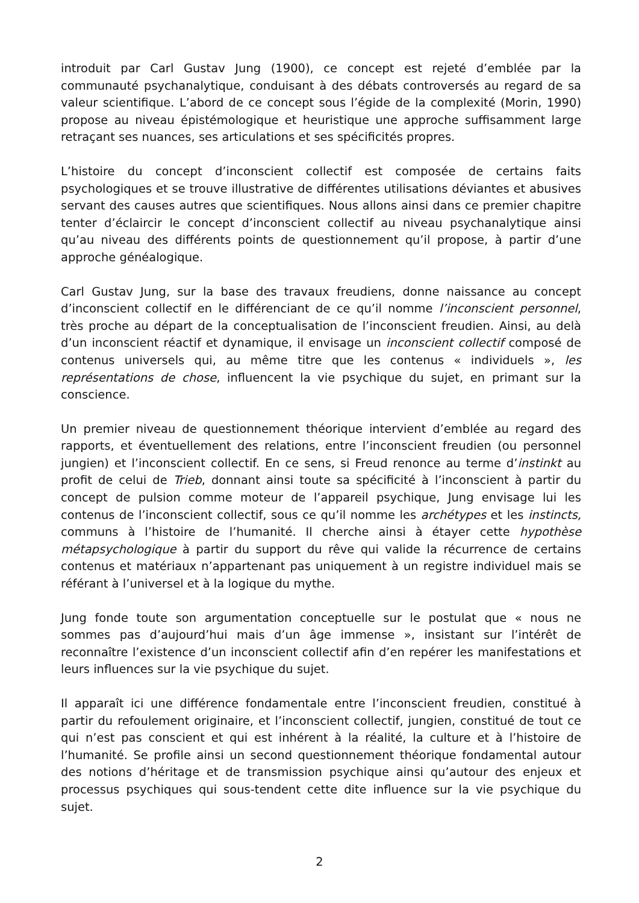introduit par Carl Gustav Jung (1900), ce concept est rejeté d’emblée par la communauté psychanalytique, conduisant à des débats controversés au regard de sa valeur scientifique. L’abord de ce concept sous l’égide de la complexité (Morin, 1990) propose au niveau épistémologique et heuristique une approche suffisamment large retraçant ses nuances, ses articulations et ses spécificités propres.
L’histoire du concept d’inconscient collectif est composée de certains faits psychologiques et se trouve illustrative de différentes utilisations déviantes et abusives servant des causes autres que scientifiques. Nous allons ainsi dans ce premier chapitre tenter d’éclaircir le concept d’inconscient collectif au niveau psychanalytique ainsi qu’au niveau des différents points de questionnement qu’il propose, à partir d’une approche généalogique.
Carl Gustav Jung, sur la base des travaux freudiens, donne naissance au concept d’inconscient collectif en le différenciant de ce qu’il nomme l’inconscient personnel, très proche au départ de la conceptualisation de l’inconscient freudien. Ainsi, au delà d’un inconscient réactif et dynamique, il envisage un inconscient collectif composé de contenus universels qui, au même titre que les contenus « individuels », les représentations de chose, influencent la vie psychique du sujet, en primant sur la conscience.
Un premier niveau de questionnement théorique intervient d’emblée au regard des rapports, et éventuellement des relations, entre l’inconscient freudien (ou personnel jungien) et l’inconscient collectif. En ce sens, si Freud renonce au terme d’instinkt au profit de celui de Trieb, donnant ainsi toute sa spécificité à l’inconscient à partir du concept de pulsion comme moteur de l’appareil psychique, Jung envisage lui les contenus de l’inconscient collectif, sous ce qu’il nomme les archétypes et les instincts, communs à l’histoire de l’humanité. Il cherche ainsi à étayer cette hypothèse métapsychologique à partir du support du rêve qui valide la récurrence de certains contenus et matériaux n’appartenant pas uniquement à un registre individuel mais se référant à l’universel et à la logique du mythe.
Jung fonde toute son argumentation conceptuelle sur le postulat que « nous ne sommes pas d’aujourd’hui mais d’un âge immense », insistant sur l’intérêt de reconnaître l’existence d’un inconscient collectif afin d’en repérer les manifestations et leurs influences sur la vie psychique du sujet.
Il apparaît ici une différence fondamentale entre l’inconscient freudien, constitué à partir du refoulement originaire, et l’inconscient collectif, jungien, constitué de tout ce qui n’est pas conscient et qui est inhérent à la réalité, la culture et à l’histoire de l’humanité. Se profile ainsi un second questionnement théorique fondamental autour des notions d’héritage et de transmission psychique ainsi qu’autour des enjeux et processus psychiques qui sous-tendent cette dite influence sur la vie psychique du sujet.
2